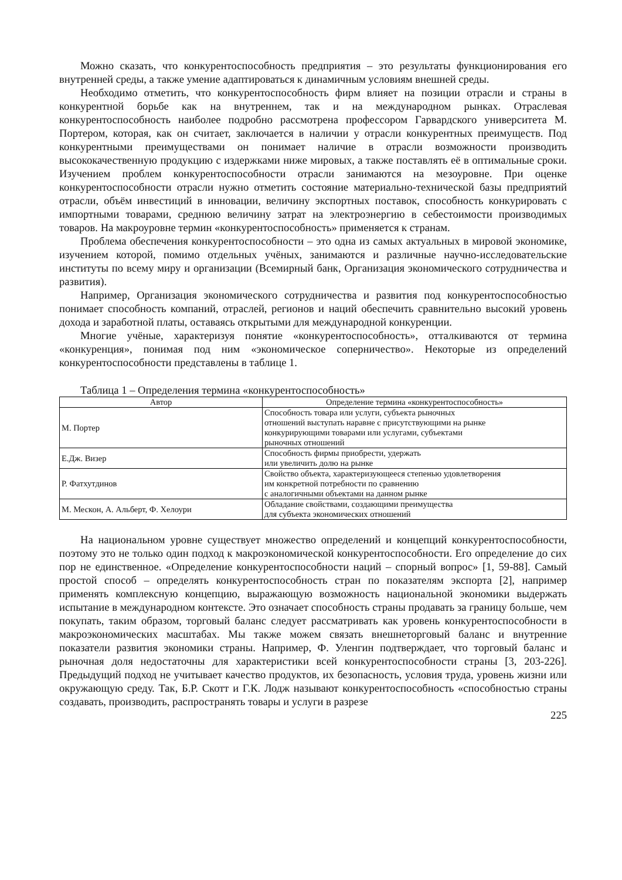Можно сказать, что конкурентоспособность предприятия – это результаты функционирования его внутренней среды, а также умение адаптироваться к динамичным условиям внешней среды.
Необходимо отметить, что конкурентоспособность фирм влияет на позиции отрасли и страны в конкурентной борьбе как на внутреннем, так и на международном рынках. Отраслевая конкурентоспособность наиболее подробно рассмотрена профессором Гарвардского университета М. Портером, которая, как он считает, заключается в наличии у отрасли конкурентных преимуществ. Под конкурентными преимуществами он понимает наличие в отрасли возможности производить высококачественную продукцию с издержками ниже мировых, а также поставлять её в оптимальные сроки. Изучением проблем конкурентоспособности отрасли занимаются на мезоуровне. При оценке конкурентоспособности отрасли нужно отметить состояние материально-технической базы предприятий отрасли, объём инвестиций в инновации, величину экспортных поставок, способность конкурировать с импортными товарами, среднюю величину затрат на электроэнергию в себестоимости производимых товаров. На макроуровне термин «конкурентоспособность» применяется к странам.
Проблема обеспечения конкурентоспособности – это одна из самых актуальных в мировой экономике, изучением которой, помимо отдельных учёных, занимаются и различные научно-исследовательские институты по всему миру и организации (Всемирный банк, Организация экономического сотрудничества и развития).
Например, Организация экономического сотрудничества и развития под конкурентоспособностью понимает способность компаний, отраслей, регионов и наций обеспечить сравнительно высокий уровень дохода и заработной платы, оставаясь открытыми для международной конкуренции.
Многие учёные, характеризуя понятие «конкурентоспособность», отталкиваются от термина «конкуренция», понимая под ним «экономическое соперничество». Некоторые из определений конкурентоспособности представлены в таблице 1.
Таблица 1 – Определения термина «конкурентоспособность»
| Автор | Определение термина «конкурентоспособность» |
| --- | --- |
| М. Портер | Способность товара или услуги, субъекта рыночных отношений выступать наравне с присутствующими на рынке конкурирующими товарами или услугами, субъектами рыночных отношений |
| Е.Дж. Визер | Способность фирмы приобрести, удержать или увеличить долю на рынке |
| Р. Фатхутдинов | Свойство объекта, характеризующееся степенью удовлетворения им конкретной потребности по сравнению с аналогичными объектами на данном рынке |
| М. Мескон, А. Альберт, Ф. Хелоури | Обладание свойствами, создающими преимущества для субъекта экономических отношений |
На национальном уровне существует множество определений и концепций конкурентоспособности, поэтому это не только один подход к макроэкономической конкурентоспособности. Его определение до сих пор не единственное. «Определение конкурентоспособности наций – спорный вопрос» [1, 59-88]. Самый простой способ – определять конкурентоспособность стран по показателям экспорта [2], например применять комплексную концепцию, выражающую возможность национальной экономики выдержать испытание в международном контексте. Это означает способность страны продавать за границу больше, чем покупать, таким образом, торговый баланс следует рассматривать как уровень конкурентоспособности в макроэкономических масштабах. Мы также можем связать внешнеторговый баланс и внутренние показатели развития экономики страны. Например, Ф. Уленгин подтверждает, что торговый баланс и рыночная доля недостаточны для характеристики всей конкурентоспособности страны [3, 203-226]. Предыдущий подход не учитывает качество продуктов, их безопасность, условия труда, уровень жизни или окружающую среду. Так, Б.Р. Скотт и Г.К. Лодж называют конкурентоспособность «способностью страны создавать, производить, распространять товары и услуги в разрезе
225